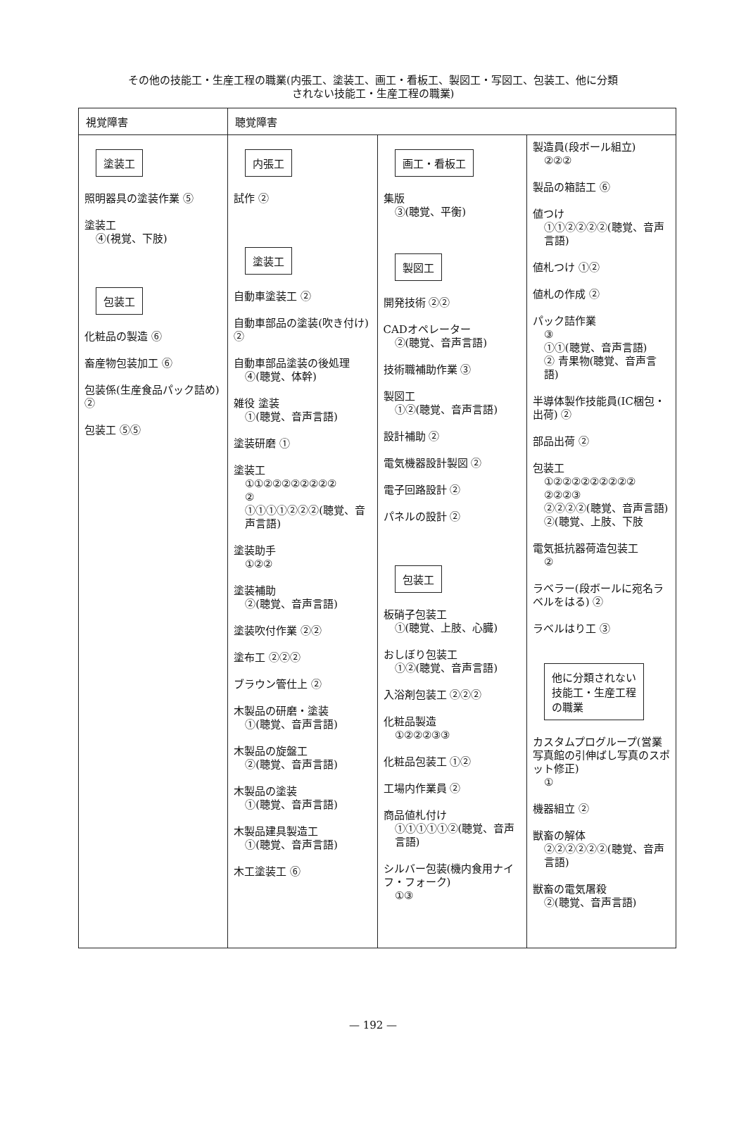その他の技能工・生産工程の職業(内張工、塗装工、画工・看板工、製図工・写図工、包装工、他に分類
されない技能工・生産工程の職業)
| 視覚障害 | 聴覚障害 | | |
| 塗装工 照明器具の塗装作業 ⑤ 塗装工 ④(視覚、下肢) 包装工 化粧品の製造 ⑥ 畜産物包装加工 ⑥ 包装係(生産食品パック詰め) ② 包装工 ⑤⑤ | 内張工 試作 ② 塗装工 自動車塗装工 ② 自動車部品の塗装(吹き付け) ② 自動車部品塗装の後処理 ④(聴覚、体幹) 雑役 塗装 ①(聴覚、音声言語) 塗装研磨 ① 塗装工 ①①②②②②②②②② ② ①①①①②②②(聴覚、音声言語) 塗装助手 ①②② 塗装補助 ②(聴覚、音声言語) 塗装吹付作業 ②② 塗布工 ②②② ブラウン管仕上 ② 木製品の研磨・塗装 ①(聴覚、音声言語) 木製品の旋盤工 ②(聴覚、音声言語) 木製品の塗装 ①(聴覚、音声言語) 木製品建具製造工 ①(聴覚、音声言語) 木工塗装工 ⑥ | 画工・看板工 集版 ③(聴覚、平衡) 製図工 開発技術 ②② CADオペレーター ②(聴覚、音声言語) 技術職補助作業 ③ 製図工 ①②(聴覚、音声言語) 設計補助 ② 電気機器設計製図 ② 電子回路設計 ② パネルの設計 ② 包装工 板硝子包装工 ①(聴覚、上肢、心臓) おしぼり包装工 ①②(聴覚、音声言語) 入浴剤包装工 ②②② 化粧品製造 ①②②②③③ 化粧品包装工 ①② 工場内作業員 ② 商品値札付け ①①①①①②(聴覚、音声言語) シルバー包装(機内食用ナイフ・フォーク) ①③ | 製造員(段ボール組立) ②②② 製品の箱詰工 ⑥ 値つけ ①①②②②②(聴覚、音声言語) 値札つけ ①② 値札の作成 ② パック詰作業 ③ ①①(聴覚、音声言語) ② 青果物(聴覚、音声言語) 半導体製作技能員(IC梱包・出荷) ② 部品出荷 ② 包装工 ①②②②②②②②②② ②②②③ ②②②②(聴覚、音声言語) ②(聴覚、上肢、下肢 電気抵抗器荷造包装工 ② ラベラー(段ボールに宛名ラベルをはる) ② ラベルはり工 ③ 他に分類されない 技能工・生産工程 の職業 カスタムプログループ(営業写真館の引伸ばし写真のスポット修正) ① 機器組立 ② 獣畜の解体 ②②②②②②(聴覚、音声言語) 獣畜の電気屠殺 ②(聴覚、音声言語) |
— 192 —